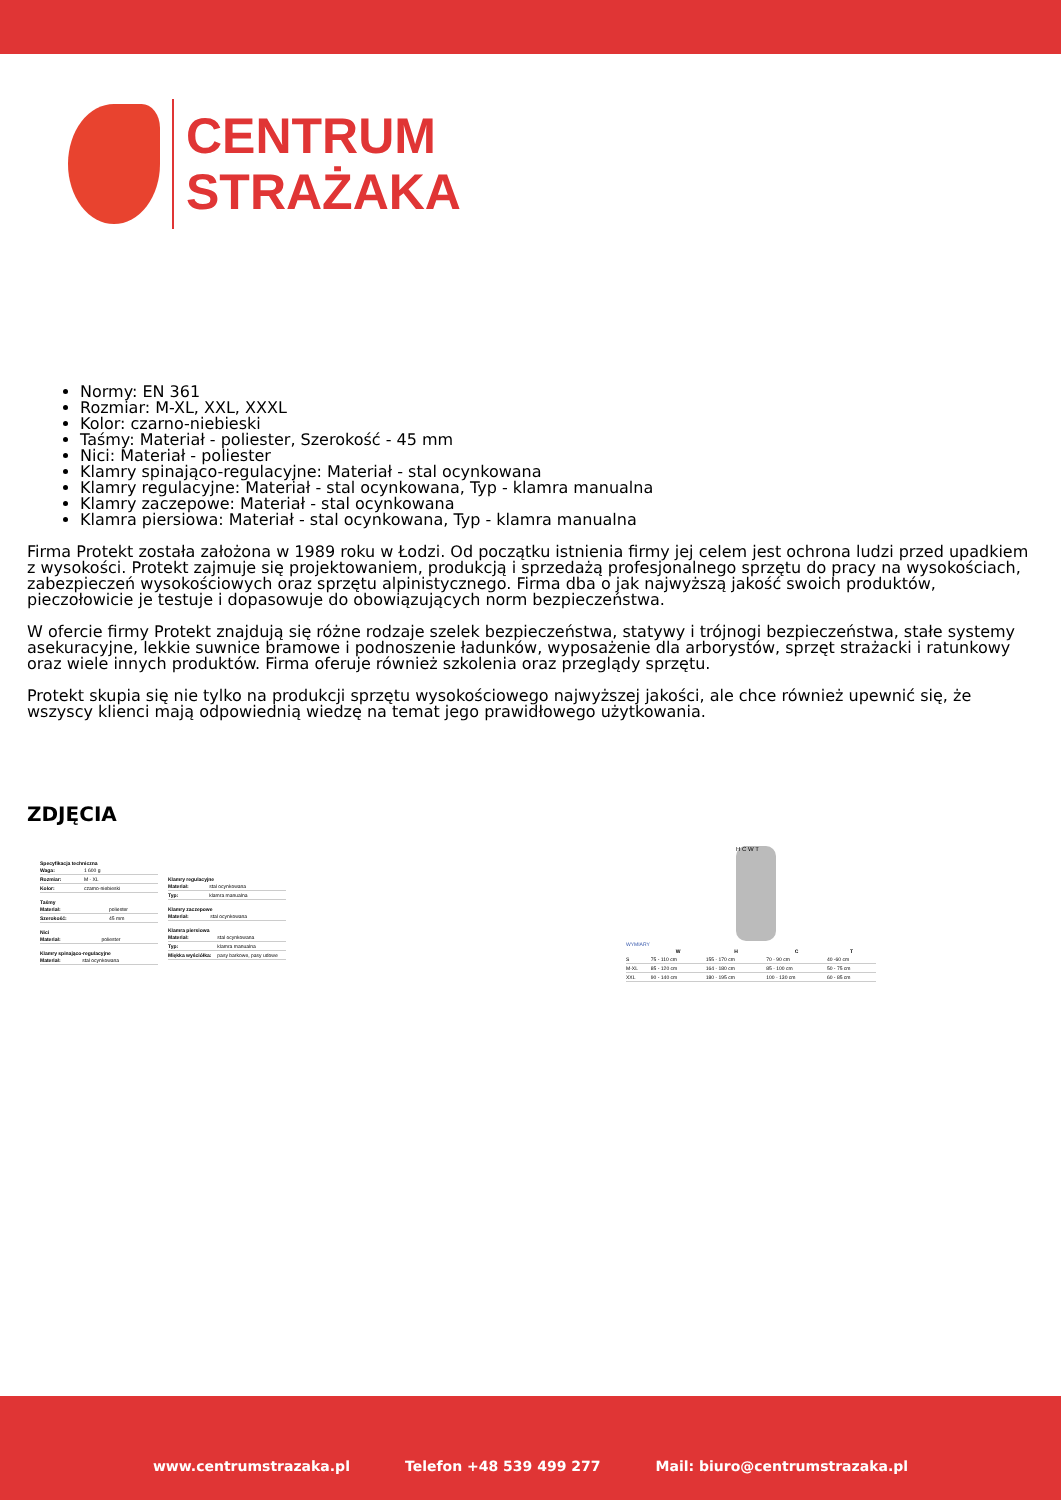CENTRUM
STRAŻAKA
Normy: EN 361
Rozmiar: M-XL, XXL, XXXL
Kolor: czarno-niebieski
Taśmy: Materiał - poliester, Szerokość - 45 mm
Nici: Materiał - poliester
Klamry spinająco-regulacyjne: Materiał - stal ocynkowana
Klamry regulacyjne: Materiał - stal ocynkowana, Typ - klamra manualna
Klamry zaczepowe: Materiał - stal ocynkowana
Klamra piersiowa: Materiał - stal ocynkowana, Typ - klamra manualna
Firma Protekt została założona w 1989 roku w Łodzi. Od początku istnienia firmy jej celem jest ochrona ludzi przed upadkiem z wysokości. Protekt zajmuje się projektowaniem, produkcją i sprzedażą profesjonalnego sprzętu do pracy na wysokościach, zabezpieczeń wysokościowych oraz sprzętu alpinistycznego. Firma dba o jak najwyższą jakość swoich produktów, pieczołowicie je testuje i dopasowuje do obowiązujących norm bezpieczeństwa.
W ofercie firmy Protekt znajdują się różne rodzaje szelek bezpieczeństwa, statywy i trójnogi bezpieczeństwa, stałe systemy asekuracyjne, lekkie suwnice bramowe i podnoszenie ładunków, wyposażenie dla arborystów, sprzęt strażacki i ratunkowy oraz wiele innych produktów. Firma oferuje również szkolenia oraz przeglądy sprzętu.
Protekt skupia się nie tylko na produkcji sprzętu wysokościowego najwyższej jakości, ale chce również upewnić się, że wszyscy klienci mają odpowiednią wiedzę na temat jego prawidłowego użytkowania.
ZDJĘCIA
Specyfikacja techniczna
| Waga: | 1 600 g |
| Rozmiar: | M - XL |
| Kolor: | czarno-niebieski |
Taśmy
| Materiał: | poliester |
| Szerokość: | 45 mm |
Nici
| Materiał: | poliester |
Klamry spinająco-regulacyjne
| Materiał: | stal ocynkowana |
Klamry regulacyjne
| Materiał: | stal ocynkowana |
| Typ: | klamra manualna |
Klamry zaczepowe
| Materiał: | stal ocynkowana |
Klamra piersiowa
| Materiał: | stal ocynkowana |
| Typ: | klamra manualna |
| Miękka wyściółka: | pasy barkowe, pasy udowe |
H C W T
WYMIARY
| | W | H | C | T |
| --- | --- | --- | --- | --- |
| S | 75 - 110 cm | 155 - 170 cm | 70 - 90 cm | 40 -60 cm |
| M-XL | 85 - 120 cm | 164 - 180 cm | 85 - 100 cm | 50 - 75 cm |
| XXL | 90 - 140 cm | 180 - 195 cm | 100 - 130 cm | 60 - 85 cm |
www.centrumstrazaka.pl Telefon +48 539 499 277 Mail: biuro@centrumstrazaka.pl